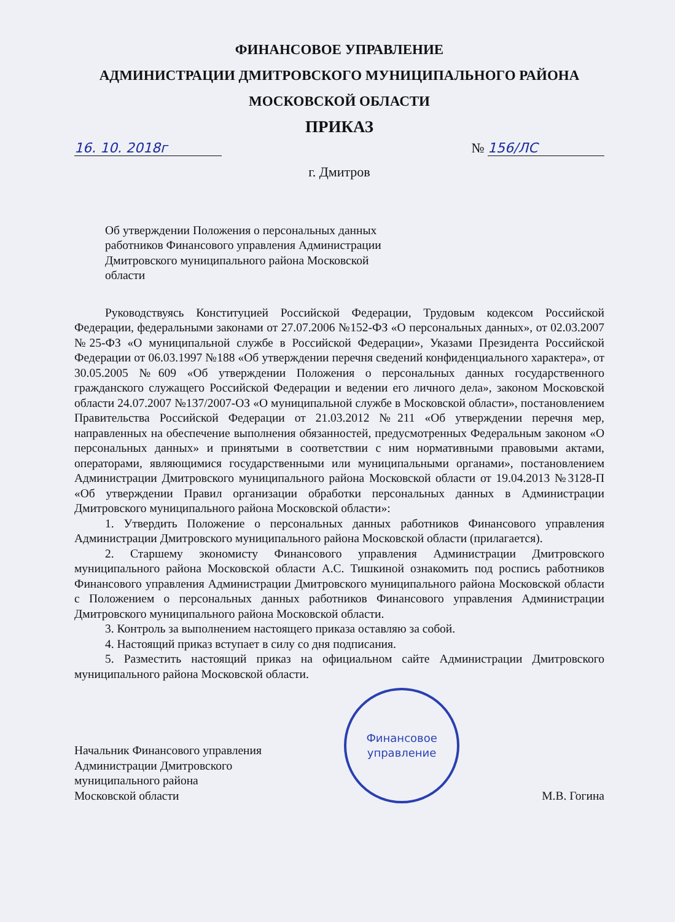ФИНАНСОВОЕ УПРАВЛЕНИЕ
АДМИНИСТРАЦИИ ДМИТРОВСКОГО МУНИЦИПАЛЬНОГО РАЙОНА
МОСКОВСКОЙ ОБЛАСТИ
ПРИКАЗ
16. 10. 2018г № 156/ЛС
г. Дмитров
Об утверждении Положения о персональных данных работников Финансового управления Администрации Дмитровского муниципального района Московской области
Руководствуясь Конституцией Российской Федерации, Трудовым кодексом Российской Федерации, федеральными законами от 27.07.2006 №152-ФЗ «О персональных данных», от 02.03.2007 №25-ФЗ «О муниципальной службе в Российской Федерации», Указами Президента Российской Федерации от 06.03.1997 №188 «Об утверждении перечня сведений конфиденциального характера», от 30.05.2005 №609 «Об утверждении Положения о персональных данных государственного гражданского служащего Российской Федерации и ведении его личного дела», законом Московской области 24.07.2007 №137/2007-ОЗ «О муниципальной службе в Московской области», постановлением Правительства Российской Федерации от 21.03.2012 №211 «Об утверждении перечня мер, направленных на обеспечение выполнения обязанностей, предусмотренных Федеральным законом «О персональных данных» и принятыми в соответствии с ним нормативными правовыми актами, операторами, являющимися государственными или муниципальными органами», постановлением Администрации Дмитровского муниципального района Московской области от 19.04.2013 №3128-П «Об утверждении Правил организации обработки персональных данных в Администрации Дмитровского муниципального района Московской области»:
1. Утвердить Положение о персональных данных работников Финансового управления Администрации Дмитровского муниципального района Московской области (прилагается).
2. Старшему экономисту Финансового управления Администрации Дмитровского муниципального района Московской области А.С. Тишкиной ознакомить под роспись работников Финансового управления Администрации Дмитровского муниципального района Московской области с Положением о персональных данных работников Финансового управления Администрации Дмитровского муниципального района Московской области.
3. Контроль за выполнением настоящего приказа оставляю за собой.
4. Настоящий приказ вступает в силу со дня подписания.
5. Разместить настоящий приказ на официальном сайте Администрации Дмитровского муниципального района Московской области.
Начальник Финансового управления
Администрации Дмитровского
муниципального района
Московской области
Финансовое
управление
М.В. Гогина